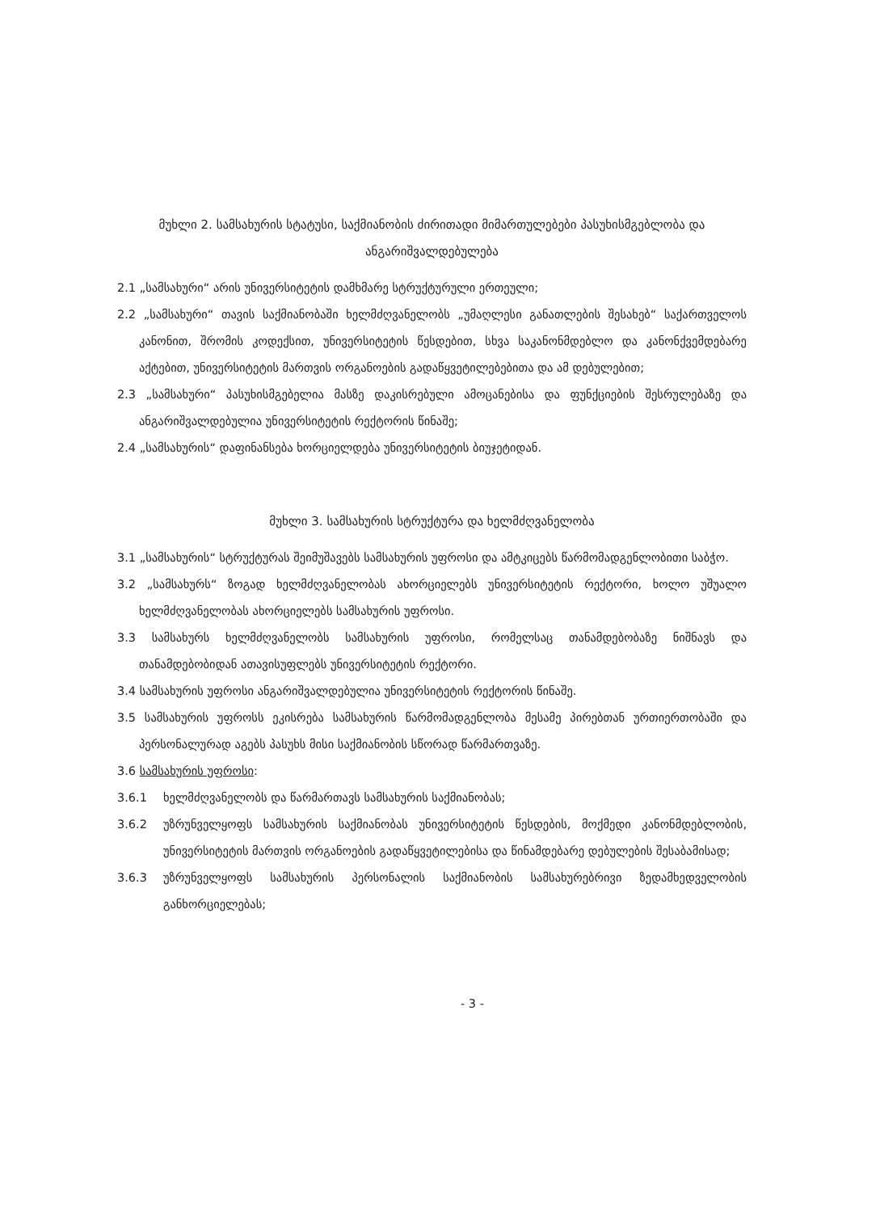მუხლი 2. სამსახურის სტატუსი, საქმიანობის ძირითადი მიმართულებები პასუხისმგებლობა და ანგარიშვალდებულება
2.1 „სამსახური“ არის უნივერსიტეტის დამხმარე სტრუქტურული ერთეული;
2.2 „სამსახური“ თავის საქმიანობაში ხელმძღვანელობს „უმაღლესი განათლების შესახებ“ საქართველოს კანონით, შრომის კოდექსით, უნივერსიტეტის წესდებით, სხვა საკანონმდებლო და კანონქვემდებარე აქტებით, უნივერსიტეტის მართვის ორგანოების გადაწყვეტილებებითა და ამ დებულებით;
2.3 „სამსახური“ პასუხისმგებელია მასზე დაკისრებული ამოცანებისა და ფუნქციების შესრულებაზე და ანგარიშვალდებულია უნივერსიტეტის რექტორის წინაშე;
2.4 „სამსახურის“ დაფინანსება ხორციელდება უნივერსიტეტის ბიუჯეტიდან.
მუხლი 3. სამსახურის სტრუქტურა და ხელმძღვანელობა
3.1 „სამსახურის“ სტრუქტურას შეიმუშავებს სამსახურის უფროსი და ამტკიცებს წარმომადგენლობითი საბჭო.
3.2 „სამსახურს“ ზოგად ხელმძღვანელობას ახორციელებს უნივერსიტეტის რექტორი, ხოლო უშუალო ხელმძღვანელობას ახორციელებს სამსახურის უფროსი.
3.3 სამსახურს ხელმძღვანელობს სამსახურის უფროსი, რომელსაც თანამდებობაზე ნიშნავს და თანამდებობიდან ათავისუფლებს უნივერსიტეტის რექტორი.
3.4 სამსახურის უფროსი ანგარიშვალდებულია უნივერსიტეტის რექტორის წინაშე.
3.5 სამსახურის უფროსს ეკისრება სამსახურის წარმომადგენლობა მესამე პირებთან ურთიერთობაში და პერსონალურად აგებს პასუხს მისი საქმიანობის სწორად წარმართვაზე.
3.6 სამსახურის უფროსი:
3.6.1 ხელმძღვანელობს და წარმართავს სამსახურის საქმიანობას;
3.6.2 უზრუნველყოფს სამსახურის საქმიანობას უნივერსიტეტის წესდების, მოქმედი კანონმდებლობის, უნივერსიტეტის მართვის ორგანოების გადაწყვეტილებისა და წინამდებარე დებულების შესაბამისად;
3.6.3 უზრუნველყოფს სამსახურის პერსონალის საქმიანობის სამსახურებრივი ზედამხედველობის განხორციელებას;
- 3 -